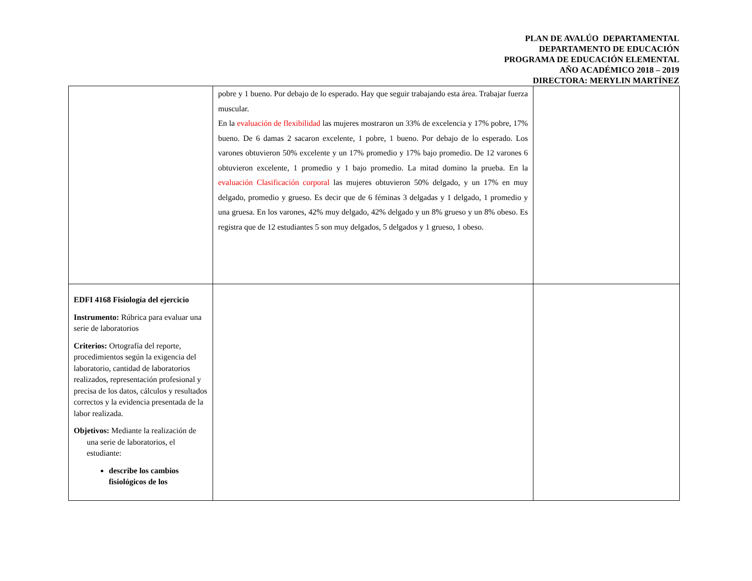PLAN DE AVALÚO DEPARTAMENTAL
DEPARTAMENTO DE EDUCACIÓN
PROGRAMA DE EDUCACIÓN ELEMENTAL
AÑO ACADÉMICO 2018 – 2019
DIRECTORA: MERYLIN MARTÍNEZ
| | pobre y 1 bueno. Por debajo de lo esperado. Hay que seguir trabajando esta área. Trabajar fuerza muscular. En la evaluación de flexibilidad las mujeres mostraron un 33% de excelencia y 17% pobre, 17% bueno. De 6 damas 2 sacaron excelente, 1 pobre, 1 bueno. Por debajo de lo esperado. Los varones obtuvieron 50% excelente y un 17% promedio y 17% bajo promedio. De 12 varones 6 obtuvieron excelente, 1 promedio y 1 bajo promedio. La mitad domino la prueba. En la evaluación Clasificación corporal las mujeres obtuvieron 50% delgado, y un 17% en muy delgado, promedio y grueso. Es decir que de 6 féminas 3 delgadas y 1 delgado, 1 promedio y una gruesa. En los varones, 42% muy delgado, 42% delgado y un 8% grueso y un 8% obeso. Es registra que de 12 estudiantes 5 son muy delgados, 5 delgados y 1 grueso, 1 obeso. | |
| EDFI 4168 Fisiología del ejercicio Instrumento: Rúbrica para evaluar una serie de laboratorios Criterios: Ortografía del reporte, procedimientos según la exigencia del laboratorio, cantidad de laboratorios realizados, representación profesional y precisa de los datos, cálculos y resultados correctos y la evidencia presentada de la labor realizada. Objetivos: Mediante la realización de una serie de laboratorios, el estudiante: describe los cambios fisiológicos de los | | |